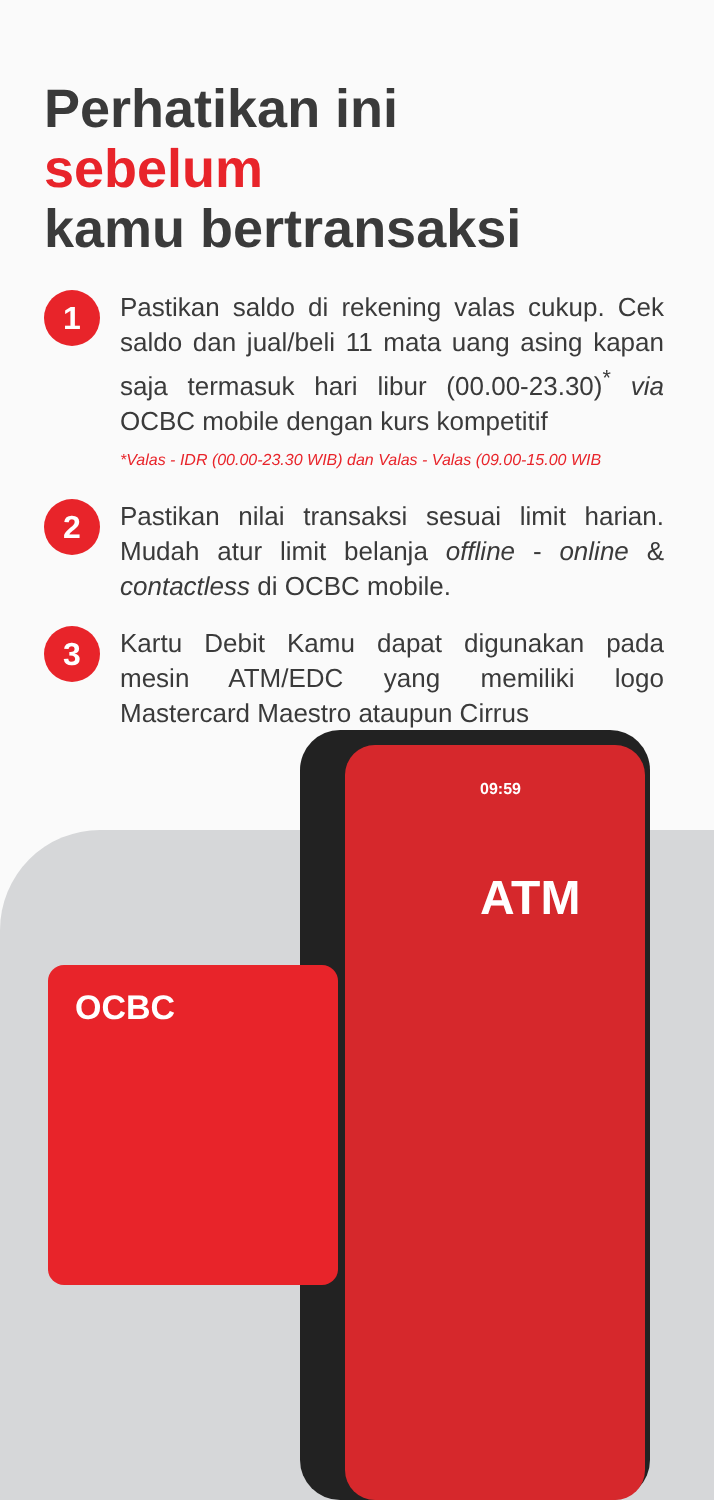Perhatikan ini
sebelum
kamu bertransaksi
1
Pastikan saldo di rekening valas cukup. Cek saldo dan jual/beli 11 mata uang asing kapan saja termasuk hari libur (00.00-23.30)<sup>*</sup> via OCBC mobile dengan kurs kompetitif
*Valas - IDR (00.00-23.30 WIB) dan Valas - Valas (09.00-15.00 WIB
2
Pastikan nilai transaksi sesuai limit harian. Mudah atur limit belanja offline - online & contactless di OCBC mobile.
3
Kartu Debit Kamu dapat digunakan pada mesin ATM/EDC yang memiliki logo Mastercard Maestro ataupun Cirrus
09:59
ATM
OCBC